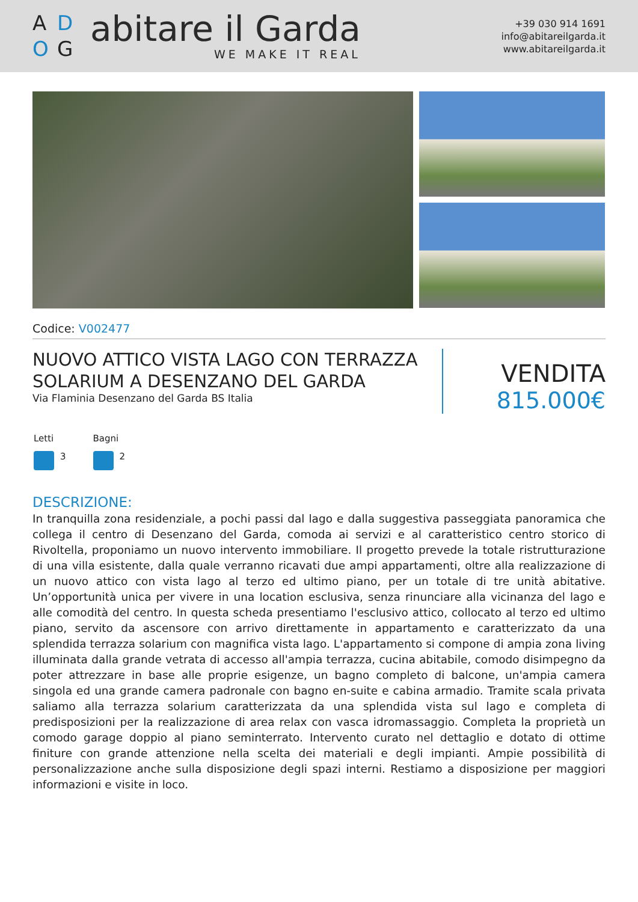A D O G
abitare il Garda
WE MAKE IT REAL
+39 030 914 1691
info@abitareilgarda.it
www.abitareilgarda.it
Codice: V002477
NUOVO ATTICO VISTA LAGO CON TERRAZZA SOLARIUM A DESENZANO DEL GARDA
Via Flaminia Desenzano del Garda BS Italia
VENDITA
815.000€
Letti
3
Bagni
2
DESCRIZIONE:
In tranquilla zona residenziale, a pochi passi dal lago e dalla suggestiva passeggiata panoramica che collega il centro di Desenzano del Garda, comoda ai servizi e al caratteristico centro storico di Rivoltella, proponiamo un nuovo intervento immobiliare. Il progetto prevede la totale ristrutturazione di una villa esistente, dalla quale verranno ricavati due ampi appartamenti, oltre alla realizzazione di un nuovo attico con vista lago al terzo ed ultimo piano, per un totale di tre unità abitative. Un’opportunità unica per vivere in una location esclusiva, senza rinunciare alla vicinanza del lago e alle comodità del centro. In questa scheda presentiamo l'esclusivo attico, collocato al terzo ed ultimo piano, servito da ascensore con arrivo direttamente in appartamento e caratterizzato da una splendida terrazza solarium con magnifica vista lago. L'appartamento si compone di ampia zona living illuminata dalla grande vetrata di accesso all'ampia terrazza, cucina abitabile, comodo disimpegno da poter attrezzare in base alle proprie esigenze, un bagno completo di balcone, un'ampia camera singola ed una grande camera padronale con bagno en-suite e cabina armadio. Tramite scala privata saliamo alla terrazza solarium caratterizzata da una splendida vista sul lago e completa di predisposizioni per la realizzazione di area relax con vasca idromassaggio. Completa la proprietà un comodo garage doppio al piano seminterrato. Intervento curato nel dettaglio e dotato di ottime finiture con grande attenzione nella scelta dei materiali e degli impianti. Ampie possibilità di personalizzazione anche sulla disposizione degli spazi interni. Restiamo a disposizione per maggiori informazioni e visite in loco.